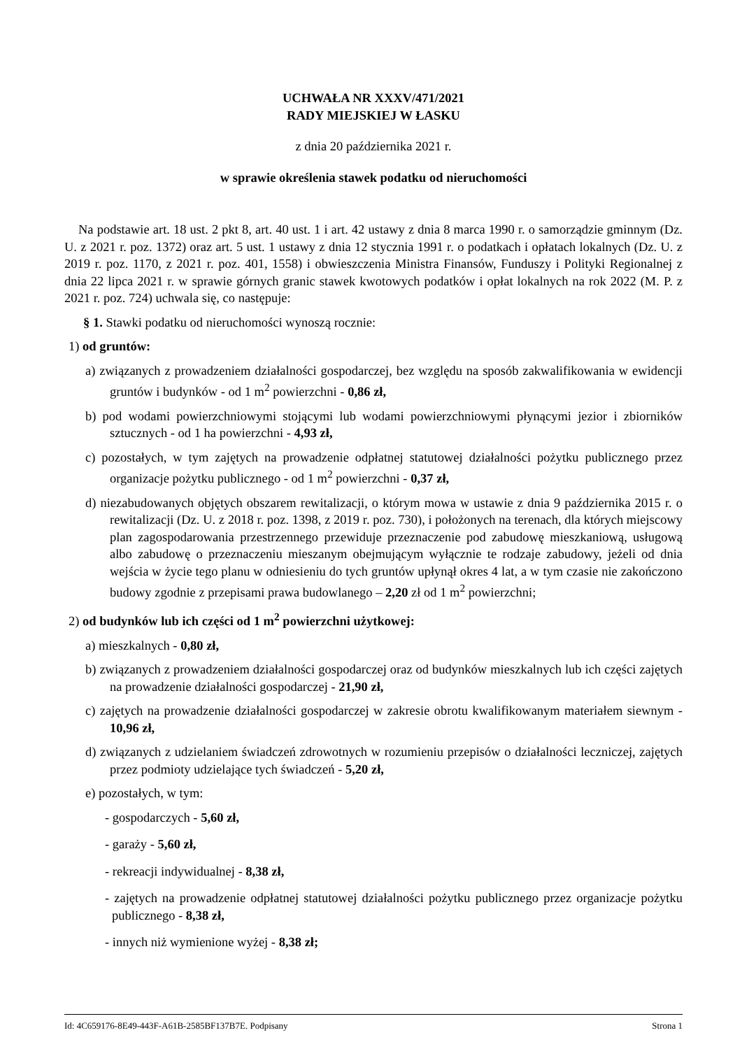UCHWAŁA NR XXXV/471/2021
RADY MIEJSKIEJ W ŁASKU
z dnia 20 października 2021 r.
w sprawie określenia stawek podatku od nieruchomości
Na podstawie art. 18 ust. 2 pkt 8, art. 40 ust. 1 i art. 42 ustawy z dnia 8 marca 1990 r. o samorządzie gminnym (Dz. U. z 2021 r. poz. 1372) oraz art. 5 ust. 1 ustawy z dnia 12 stycznia 1991 r. o podatkach i opłatach lokalnych (Dz. U. z 2019 r. poz. 1170, z 2021 r. poz. 401, 1558) i obwieszczenia Ministra Finansów, Funduszy i Polityki Regionalnej z dnia 22 lipca 2021 r. w sprawie górnych granic stawek kwotowych podatków i opłat lokalnych na rok 2022 (M. P. z 2021 r. poz. 724) uchwala się, co następuje:
§ 1. Stawki podatku od nieruchomości wynoszą rocznie:
1) od gruntów:
a) związanych z prowadzeniem działalności gospodarczej, bez względu na sposób zakwalifikowania w ewidencji gruntów i budynków - od 1 m<sup>2</sup> powierzchni - 0,86 zł,
b) pod wodami powierzchniowymi stojącymi lub wodami powierzchniowymi płynącymi jezior i zbiorników sztucznych - od 1 ha powierzchni - 4,93 zł,
c) pozostałych, w tym zajętych na prowadzenie odpłatnej statutowej działalności pożytku publicznego przez organizacje pożytku publicznego - od 1 m<sup>2</sup> powierzchni - 0,37 zł,
d) niezabudowanych objętych obszarem rewitalizacji, o którym mowa w ustawie z dnia 9 października 2015 r. o rewitalizacji (Dz. U. z 2018 r. poz. 1398, z 2019 r. poz. 730), i położonych na terenach, dla których miejscowy plan zagospodarowania przestrzennego przewiduje przeznaczenie pod zabudowę mieszkaniową, usługową albo zabudowę o przeznaczeniu mieszanym obejmującym wyłącznie te rodzaje zabudowy, jeżeli od dnia wejścia w życie tego planu w odniesieniu do tych gruntów upłynął okres 4 lat, a w tym czasie nie zakończono budowy zgodnie z przepisami prawa budowlanego – 2,20 zł od 1 m<sup>2</sup> powierzchni;
2) od budynków lub ich części od 1 m<sup>2</sup> powierzchni użytkowej:
a) mieszkalnych - 0,80 zł,
b) związanych z prowadzeniem działalności gospodarczej oraz od budynków mieszkalnych lub ich części zajętych na prowadzenie działalności gospodarczej - 21,90 zł,
c) zajętych na prowadzenie działalności gospodarczej w zakresie obrotu kwalifikowanym materiałem siewnym - 10,96 zł,
d) związanych z udzielaniem świadczeń zdrowotnych w rozumieniu przepisów o działalności leczniczej, zajętych przez podmioty udzielające tych świadczeń - 5,20 zł,
e) pozostałych, w tym:
- gospodarczych - 5,60 zł,
- garaży - 5,60 zł,
- rekreacji indywidualnej - 8,38 zł,
- zajętych na prowadzenie odpłatnej statutowej działalności pożytku publicznego przez organizacje pożytku publicznego - 8,38 zł,
- innych niż wymienione wyżej - 8,38 zł;
Id: 4C659176-8E49-443F-A61B-2585BF137B7E. Podpisany Strona 1